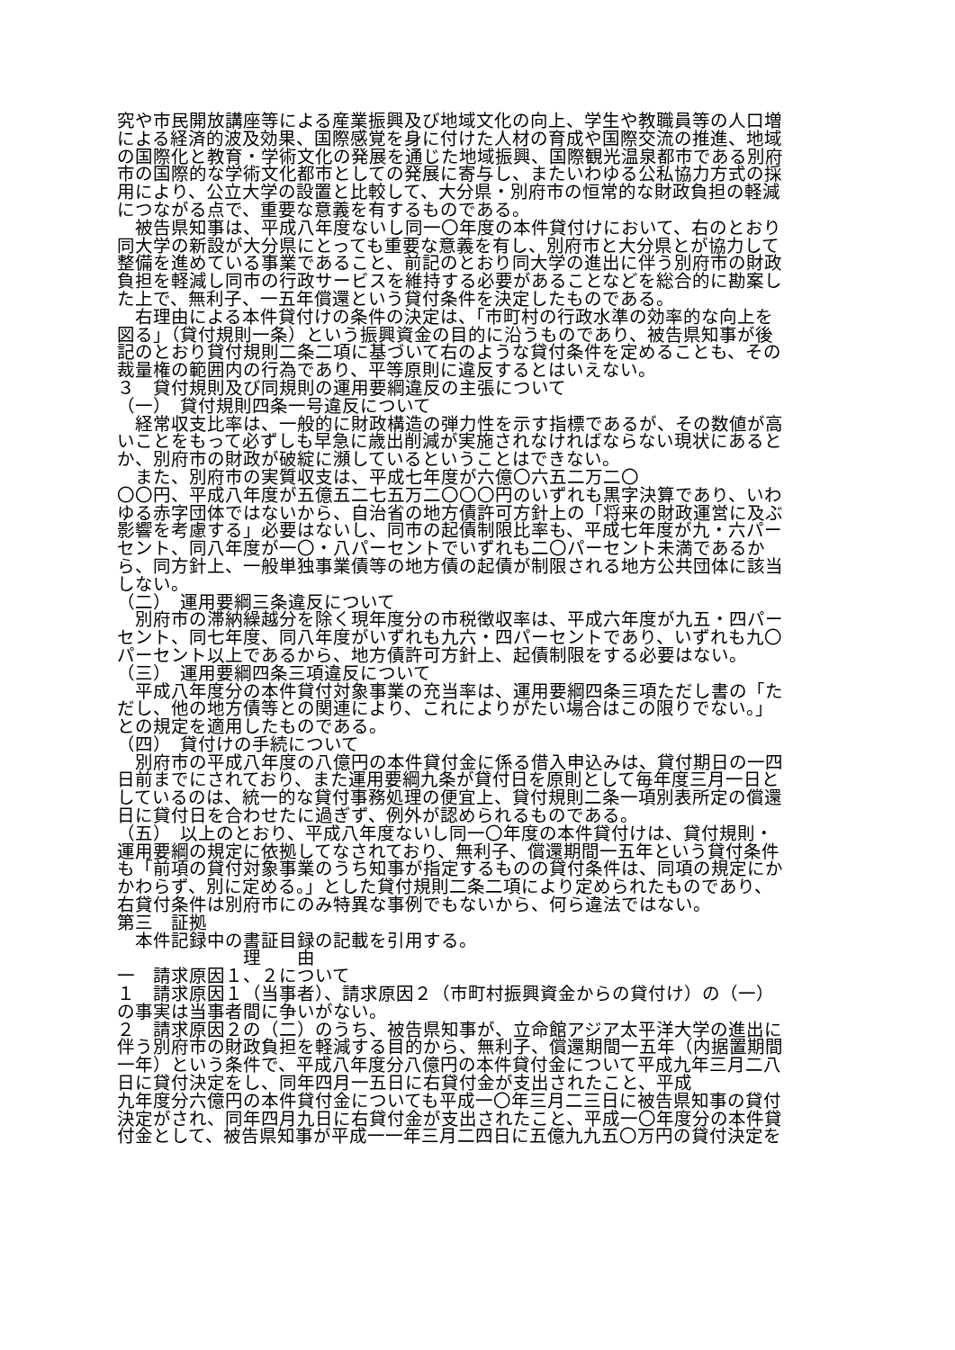究や市民開放講座等による産業振興及び地域文化の向上、学生や教職員等の人口増
による経済的波及効果、国際感覚を身に付けた人材の育成や国際交流の推進、地域
の国際化と教育・学術文化の発展を通じた地域振興、国際観光温泉都市である別府
市の国際的な学術文化都市としての発展に寄与し、またいわゆる公私協力方式の採
用により、公立大学の設置と比較して、大分県・別府市の恒常的な財政負担の軽減
につながる点で、重要な意義を有するものである。
　被告県知事は、平成八年度ないし同一〇年度の本件貸付けにおいて、右のとおり
同大学の新設が大分県にとっても重要な意義を有し、別府市と大分県とが協力して
整備を進めている事業であること、前記のとおり同大学の進出に伴う別府市の財政
負担を軽減し同市の行政サービスを維持する必要があることなどを総合的に勘案し
た上で、無利子、一五年償還という貸付条件を決定したものである。
　右理由による本件貸付けの条件の決定は、「市町村の行政水準の効率的な向上を
図る」（貸付規則一条）という振興資金の目的に沿うものであり、被告県知事が後
記のとおり貸付規則二条二項に基づいて右のような貸付条件を定めることも、その
裁量権の範囲内の行為であり、平等原則に違反するとはいえない。
３　貸付規則及び同規則の運用要綱違反の主張について
（一）　貸付規則四条一号違反について
　経常収支比率は、一般的に財政構造の弾力性を示す指標であるが、その数値が高
いことをもって必ずしも早急に歳出削減が実施されなければならない現状にあると
か、別府市の財政が破綻に瀕しているということはできない。
　また、別府市の実質収支は、平成七年度が六億〇六五二万二〇
〇〇円、平成八年度が五億五二七五万二〇〇〇円のいずれも黒字決算であり、いわ
ゆる赤字団体ではないから、自治省の地方債許可方針上の「将来の財政運営に及ぶ
影響を考慮する」必要はないし、同市の起債制限比率も、平成七年度が九・六パー
セント、同八年度が一〇・八パーセントでいずれも二〇パーセント未満であるか
ら、同方針上、一般単独事業債等の地方債の起債が制限される地方公共団体に該当
しない。
（二）　運用要綱三条違反について
　別府市の滞納繰越分を除く現年度分の市税徴収率は、平成六年度が九五・四パー
セント、同七年度、同八年度がいずれも九六・四パーセントであり、いずれも九〇
パーセント以上であるから、地方債許可方針上、起債制限をする必要はない。
（三）　運用要綱四条三項違反について
　平成八年度分の本件貸付対象事業の充当率は、運用要綱四条三項ただし書の「た
だし、他の地方債等との関連により、これによりがたい場合はこの限りでない。」
との規定を適用したものである。
（四）　貸付けの手続について
　別府市の平成八年度の八億円の本件貸付金に係る借入申込みは、貸付期日の一四
日前までにされており、また運用要綱九条が貸付日を原則として毎年度三月一日と
しているのは、統一的な貸付事務処理の便宜上、貸付規則二条一項別表所定の償還
日に貸付日を合わせたに過ぎず、例外が認められるものである。
（五）　以上のとおり、平成八年度ないし同一〇年度の本件貸付けは、貸付規則・
運用要綱の規定に依拠してなされており、無利子、償還期間一五年という貸付条件
も「前項の貸付対象事業のうち知事が指定するものの貸付条件は、同項の規定にか
かわらず、別に定める。」とした貸付規則二条二項により定められたものであり、
右貸付条件は別府市にのみ特異な事例でもないから、何ら違法ではない。
第三　証拠
　本件記録中の書証目録の記載を引用する。
　　　　　　　理　　由
一　請求原因１、２について
１　請求原因１（当事者）、請求原因２（市町村振興資金からの貸付け）の（一）
の事実は当事者間に争いがない。
２　請求原因２の（二）のうち、被告県知事が、立命館アジア太平洋大学の進出に
伴う別府市の財政負担を軽減する目的から、無利子、償還期間一五年（内据置期間
一年）という条件で、平成八年度分八億円の本件貸付金について平成九年三月二八
日に貸付決定をし、同年四月一五日に右貸付金が支出されたこと、平成
九年度分六億円の本件貸付金についても平成一〇年三月二三日に被告県知事の貸付
決定がされ、同年四月九日に右貸付金が支出されたこと、平成一〇年度分の本件貸
付金として、被告県知事が平成一一年三月二四日に五億九九五〇万円の貸付決定を